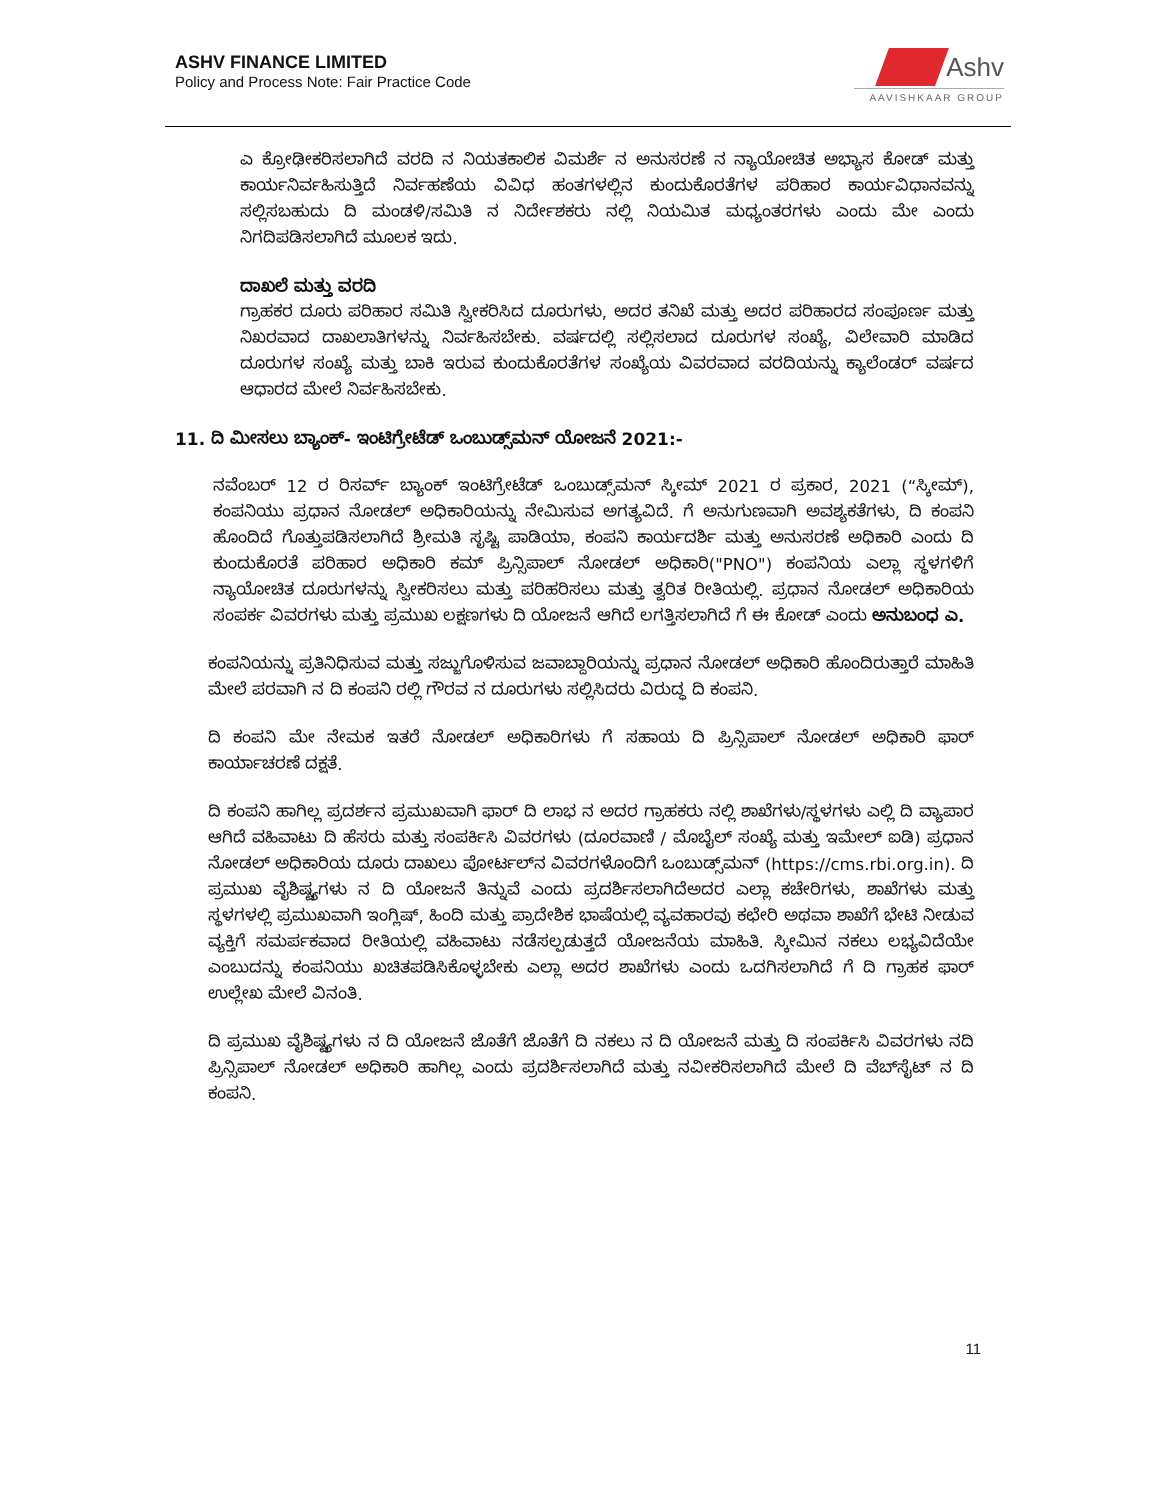ASHV FINANCE LIMITED
Policy and Process Note: Fair Practice Code
Ashv
AAVISHKAAR GROUP
ಎ ಕ್ರೋಢೀಕರಿಸಲಾಗಿದೆ ವರದಿ ನ ನಿಯತಕಾಲಿಕ ವಿಮರ್ಶೆ ನ ಅನುಸರಣೆ ನ ನ್ಯಾಯೋಚಿತ ಅಭ್ಯಾಸ ಕೋಡ್ ಮತ್ತು ಕಾರ್ಯನಿರ್ವಹಿಸುತ್ತಿದೆ ನಿರ್ವಹಣೆಯ ವಿವಿಧ ಹಂತಗಳಲ್ಲಿನ ಕುಂದುಕೊರತೆಗಳ ಪರಿಹಾರ ಕಾರ್ಯವಿಧಾನವನ್ನು ಸಲ್ಲಿಸಬಹುದು ದಿ ಮಂಡಳಿ/ಸಮಿತಿ ನ ನಿರ್ದೇಶಕರು ನಲ್ಲಿ ನಿಯಮಿತ ಮಧ್ಯಂತರಗಳು ಎಂದು ಮೇ ಎಂದು ನಿಗದಿಪಡಿಸಲಾಗಿದೆ ಮೂಲಕ ಇದು.
ದಾಖಲೆ ಮತ್ತು ವರದಿ
ಗ್ರಾಹಕರ ದೂರು ಪರಿಹಾರ ಸಮಿತಿ ಸ್ವೀಕರಿಸಿದ ದೂರುಗಳು, ಅದರ ತನಿಖೆ ಮತ್ತು ಅದರ ಪರಿಹಾರದ ಸಂಪೂರ್ಣ ಮತ್ತು ನಿಖರವಾದ ದಾಖಲಾತಿಗಳನ್ನು ನಿರ್ವಹಿಸಬೇಕು. ವರ್ಷದಲ್ಲಿ ಸಲ್ಲಿಸಲಾದ ದೂರುಗಳ ಸಂಖ್ಯೆ, ವಿಲೇವಾರಿ ಮಾಡಿದ ದೂರುಗಳ ಸಂಖ್ಯೆ ಮತ್ತು ಬಾಕಿ ಇರುವ ಕುಂದುಕೊರತೆಗಳ ಸಂಖ್ಯೆಯ ವಿವರವಾದ ವರದಿಯನ್ನು ಕ್ಯಾಲೆಂಡರ್ ವರ್ಷದ ಆಧಾರದ ಮೇಲೆ ನಿರ್ವಹಿಸಬೇಕು.
11. ದಿ ಮೀಸಲು ಬ್ಯಾಂಕ್- ಇಂಟಿಗ್ರೇಟೆಡ್ ಒಂಬುಡ್ಸ್‌ಮನ್ ಯೋಜನೆ 2021:-
ನವೆಂಬರ್ 12 ರ ರಿಸರ್ವ್ ಬ್ಯಾಂಕ್ ಇಂಟಿಗ್ರೇಟೆಡ್ ಒಂಬುಡ್ಸ್‌ಮನ್ ಸ್ಕೀಮ್ 2021 ರ ಪ್ರಕಾರ, 2021 (“ಸ್ಕೀಮ್), ಕಂಪನಿಯು ಪ್ರಧಾನ ನೋಡಲ್ ಅಧಿಕಾರಿಯನ್ನು ನೇಮಿಸುವ ಅಗತ್ಯವಿದೆ. ಗೆ ಅನುಗುಣವಾಗಿ ಅವಶ್ಯಕತೆಗಳು, ದಿ ಕಂಪನಿ ಹೊಂದಿದೆ ಗೊತ್ತುಪಡಿಸಲಾಗಿದೆ ಶ್ರೀಮತಿ ಸೃಷ್ಟಿ ಪಾಡಿಯಾ, ಕಂಪನಿ ಕಾರ್ಯದರ್ಶಿ ಮತ್ತು ಅನುಸರಣೆ ಅಧಿಕಾರಿ ಎಂದು ದಿ ಕುಂದುಕೊರತೆ ಪರಿಹಾರ ಅಧಿಕಾರಿ ಕಮ್ ಪ್ರಿನ್ಸಿಪಾಲ್ ನೋಡಲ್ ಅಧಿಕಾರಿ("PNO") ಕಂಪನಿಯ ಎಲ್ಲಾ ಸ್ಥಳಗಳಿಗೆ ನ್ಯಾಯೋಚಿತ ದೂರುಗಳನ್ನು ಸ್ವೀಕರಿಸಲು ಮತ್ತು ಪರಿಹರಿಸಲು ಮತ್ತು ತ್ವರಿತ ರೀತಿಯಲ್ಲಿ. ಪ್ರಧಾನ ನೋಡಲ್ ಅಧಿಕಾರಿಯ ಸಂಪರ್ಕ ವಿವರಗಳು ಮತ್ತು ಪ್ರಮುಖ ಲಕ್ಷಣಗಳು ದಿ ಯೋಜನೆ ಆಗಿದೆ ಲಗತ್ತಿಸಲಾಗಿದೆ ಗೆ ಈ ಕೋಡ್ ಎಂದು ಅನುಬಂಧ ಎ.
ಕಂಪನಿಯನ್ನು ಪ್ರತಿನಿಧಿಸುವ ಮತ್ತು ಸಜ್ಜುಗೊಳಿಸುವ ಜವಾಬ್ದಾರಿಯನ್ನು ಪ್ರಧಾನ ನೋಡಲ್ ಅಧಿಕಾರಿ ಹೊಂದಿರುತ್ತಾರೆ ಮಾಹಿತಿ ಮೇಲೆ ಪರವಾಗಿ ನ ದಿ ಕಂಪನಿ ರಲ್ಲಿ ಗೌರವ ನ ದೂರುಗಳು ಸಲ್ಲಿಸಿದರು ವಿರುದ್ಧ ದಿ ಕಂಪನಿ.
ದಿ ಕಂಪನಿ ಮೇ ನೇಮಕ ಇತರೆ ನೋಡಲ್ ಅಧಿಕಾರಿಗಳು ಗೆ ಸಹಾಯ ದಿ ಪ್ರಿನ್ಸಿಪಾಲ್ ನೋಡಲ್ ಅಧಿಕಾರಿ ಫಾರ್ ಕಾರ್ಯಾಚರಣೆ ದಕ್ಷತೆ.
ದಿ ಕಂಪನಿ ಹಾಗಿಲ್ಲ ಪ್ರದರ್ಶನ ಪ್ರಮುಖವಾಗಿ ಫಾರ್ ದಿ ಲಾಭ ನ ಅದರ ಗ್ರಾಹಕರು ನಲ್ಲಿ ಶಾಖೆಗಳು/ಸ್ಥಳಗಳು ಎಲ್ಲಿ ದಿ ವ್ಯಾಪಾರ ಆಗಿದೆ ವಹಿವಾಟು ದಿ ಹೆಸರು ಮತ್ತು ಸಂಪರ್ಕಿಸಿ ವಿವರಗಳು (ದೂರವಾಣಿ / ಮೊಬೈಲ್ ಸಂಖ್ಯೆ ಮತ್ತು ಇಮೇಲ್ ಐಡಿ) ಪ್ರಧಾನ ನೋಡಲ್ ಅಧಿಕಾರಿಯ ದೂರು ದಾಖಲು ಪೋರ್ಟಲ್‌ನ ವಿವರಗಳೊಂದಿಗೆ ಒಂಬುಡ್ಸ್‌ಮನ್ (https://cms.rbi.org.in). ದಿ ಪ್ರಮುಖ ವೈಶಿಷ್ಟ್ಯಗಳು ನ ದಿ ಯೋಜನೆ ತಿನ್ನುವೆ ಎಂದು ಪ್ರದರ್ಶಿಸಲಾಗಿದೆಅದರ ಎಲ್ಲಾ ಕಚೇರಿಗಳು, ಶಾಖೆಗಳು ಮತ್ತು ಸ್ಥಳಗಳಲ್ಲಿ ಪ್ರಮುಖವಾಗಿ ಇಂಗ್ಲಿಷ್, ಹಿಂದಿ ಮತ್ತು ಪ್ರಾದೇಶಿಕ ಭಾಷೆಯಲ್ಲಿ ವ್ಯವಹಾರವು ಕಛೇರಿ ಅಥವಾ ಶಾಖೆಗೆ ಭೇಟಿ ನೀಡುವ ವ್ಯಕ್ತಿಗೆ ಸಮರ್ಪಕವಾದ ರೀತಿಯಲ್ಲಿ ವಹಿವಾಟು ನಡೆಸಲ್ಪಡುತ್ತದೆ ಯೋಜನೆಯ ಮಾಹಿತಿ. ಸ್ಕೀಮಿನ ನಕಲು ಲಭ್ಯವಿದೆಯೇ ಎಂಬುದನ್ನು ಕಂಪನಿಯು ಖಚಿತಪಡಿಸಿಕೊಳ್ಳಬೇಕು ಎಲ್ಲಾ ಅದರ ಶಾಖೆಗಳು ಎಂದು ಒದಗಿಸಲಾಗಿದೆ ಗೆ ದಿ ಗ್ರಾಹಕ ಫಾರ್ ಉಲ್ಲೇಖ ಮೇಲೆ ವಿನಂತಿ.
ದಿ ಪ್ರಮುಖ ವೈಶಿಷ್ಟ್ಯಗಳು ನ ದಿ ಯೋಜನೆ ಜೊತೆಗೆ ಜೊತೆಗೆ ದಿ ನಕಲು ನ ದಿ ಯೋಜನೆ ಮತ್ತು ದಿ ಸಂಪರ್ಕಿಸಿ ವಿವರಗಳು ನದಿ ಪ್ರಿನ್ಸಿಪಾಲ್ ನೋಡಲ್ ಅಧಿಕಾರಿ ಹಾಗಿಲ್ಲ ಎಂದು ಪ್ರದರ್ಶಿಸಲಾಗಿದೆ ಮತ್ತು ನವೀಕರಿಸಲಾಗಿದೆ ಮೇಲೆ ದಿ ವೆಬ್‌ಸೈಟ್ ನ ದಿ ಕಂಪನಿ.
11